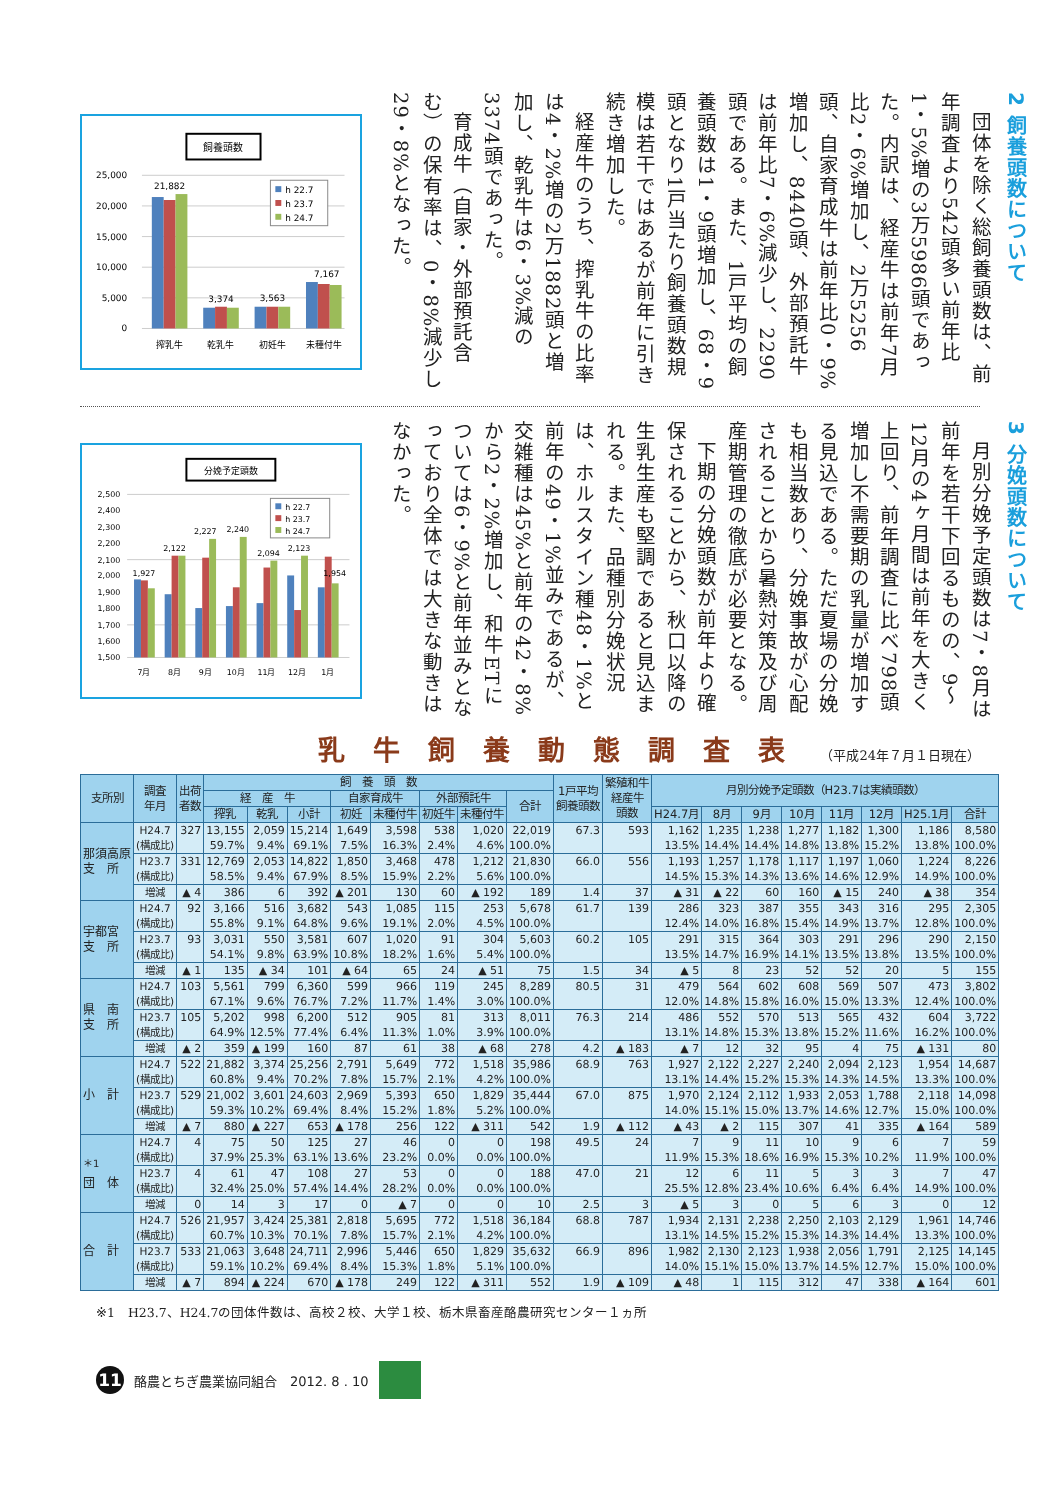飼養頭数
25,000
20,000
15,000
10,000
5,000
0
21,882
3,374
3,563
7,167
h 22.7
h 23.7
h 24.7
搾乳牛
乾乳牛
初妊牛
未種付牛
2 飼養頭数について
団体を除く総飼養頭数は、前年調査より542頭多い前年比1・5%増の3万5986頭であった。内訳は、経産牛は前年7月比2・6%増加し、2万5256頭、自家育成牛は前年比0・9%増加し、8440頭、外部預託牛は前年比7・6%減少し、2290頭である。また、1戸平均の飼養頭数は1・9頭増加し、68・9頭となり1戸当たり飼養頭数規模は若干ではあるが前年に引き続き増加した。
経産牛のうち、搾乳牛の比率は4・2%増の2万1882頭と増加し、乾乳牛は6・3%減の3374頭であった。
育成牛（自家・外部預託含む）の保有率は、0・8%減少し29・8%となった。
分娩予定頭数
2,500
2,400
2,300
2,200
2,100
2,000
1,900
1,800
1,700
1,600
1,500
1,927
2,122
2,227
2,240
2,094
2,123
1,954
h 22.7
h 23.7
h 24.7
7月
8月
9月
10月
11月
12月
1月
3 分娩頭数について
月別分娩予定頭数は7・8月は前年を若干下回るものの、9～12月の4ヶ月間は前年を大きく上回り、前年調査に比べ798頭増加し不需要期の乳量が増加する見込である。ただ夏場の分娩も相当数あり、分娩事故が心配されることから暑熱対策及び周産期管理の徹底が必要となる。
下期の分娩頭数が前年より確保されることから、秋口以降の生乳生産も堅調であると見込まれる。また、品種別分娩状況は、ホルスタイン種48・1%と前年の49・1%並みであるが、交雑種は45%と前年の42・8%から2・2%増加し、和牛ETについては6・9%と前年並みとなっており全体では大きな動きはなかった。
乳牛飼養動態調査表
（平成24年７月１日現在）
| 支所別 | 調査 年月 | 出荷 者数 | 飼 養 頭 数 | | | | | | | | 1戸平均 飼養頭数 | 繁殖和牛 経産牛 頭数 | 月別分娩予定頭数（H23.7は実績頭数） | | | | | | | |
| --- | --- | --- | --- | --- | --- | --- | --- | --- | --- | --- | --- | --- | --- | --- | --- | --- | --- | --- | --- | --- |
| | | | 経 産 牛 | | | 自家育成牛 | | 外部預託牛 | | 合計 | | | | | | | | | | |
| | | | 搾乳 | 乾乳 | 小計 | 初妊 | 未種付牛 | 初妊牛 | 未種付牛 | | | | H24.7月 | 8月 | 9月 | 10月 | 11月 | 12月 | H25.1月 | 合計 |
| 那須高原 支 所 | H24.7 (構成比) | 327 | 13,155 59.7% | 2,059 9.4% | 15,214 69.1% | 1,649 7.5% | 3,598 16.3% | 538 2.4% | 1,020 4.6% | 22,019 100.0% | 67.3 | 593 | 1,162 13.5% | 1,235 14.4% | 1,238 14.4% | 1,277 14.8% | 1,182 13.8% | 1,300 15.2% | 1,186 13.8% | 8,580 100.0% |
| | H23.7 (構成比) | 331 | 12,769 58.5% | 2,053 9.4% | 14,822 67.9% | 1,850 8.5% | 3,468 15.9% | 478 2.2% | 1,212 5.6% | 21,830 100.0% | 66.0 | 556 | 1,193 14.5% | 1,257 15.3% | 1,178 14.3% | 1,117 13.6% | 1,197 14.6% | 1,060 12.9% | 1,224 14.9% | 8,226 100.0% |
| | 増減 | ▲ 4 | 386 | 6 | 392 | ▲ 201 | 130 | 60 | ▲ 192 | 189 | 1.4 | 37 | ▲ 31 | ▲ 22 | 60 | 160 | ▲ 15 | 240 | ▲ 38 | 354 |
| 宇都宮 支 所 | H24.7 (構成比) | 92 | 3,166 55.8% | 516 9.1% | 3,682 64.8% | 543 9.6% | 1,085 19.1% | 115 2.0% | 253 4.5% | 5,678 100.0% | 61.7 | 139 | 286 12.4% | 323 14.0% | 387 16.8% | 355 15.4% | 343 14.9% | 316 13.7% | 295 12.8% | 2,305 100.0% |
| | H23.7 (構成比) | 93 | 3,031 54.1% | 550 9.8% | 3,581 63.9% | 607 10.8% | 1,020 18.2% | 91 1.6% | 304 5.4% | 5,603 100.0% | 60.2 | 105 | 291 13.5% | 315 14.7% | 364 16.9% | 303 14.1% | 291 13.5% | 296 13.8% | 290 13.5% | 2,150 100.0% |
| | 増減 | ▲ 1 | 135 | ▲ 34 | 101 | ▲ 64 | 65 | 24 | ▲ 51 | 75 | 1.5 | 34 | ▲ 5 | 8 | 23 | 52 | 52 | 20 | 5 | 155 |
| 県 南 支 所 | H24.7 (構成比) | 103 | 5,561 67.1% | 799 9.6% | 6,360 76.7% | 599 7.2% | 966 11.7% | 119 1.4% | 245 3.0% | 8,289 100.0% | 80.5 | 31 | 479 12.0% | 564 14.8% | 602 15.8% | 608 16.0% | 569 15.0% | 507 13.3% | 473 12.4% | 3,802 100.0% |
| | H23.7 (構成比) | 105 | 5,202 64.9% | 998 12.5% | 6,200 77.4% | 512 6.4% | 905 11.3% | 81 1.0% | 313 3.9% | 8,011 100.0% | 76.3 | 214 | 486 13.1% | 552 14.8% | 570 15.3% | 513 13.8% | 565 15.2% | 432 11.6% | 604 16.2% | 3,722 100.0% |
| | 増減 | ▲ 2 | 359 | ▲ 199 | 160 | 87 | 61 | 38 | ▲ 68 | 278 | 4.2 | ▲ 183 | ▲ 7 | 12 | 32 | 95 | 4 | 75 | ▲ 131 | 80 |
| 小 計 | H24.7 (構成比) | 522 | 21,882 60.8% | 3,374 9.4% | 25,256 70.2% | 2,791 7.8% | 5,649 15.7% | 772 2.1% | 1,518 4.2% | 35,986 100.0% | 68.9 | 763 | 1,927 13.1% | 2,122 14.4% | 2,227 15.2% | 2,240 15.3% | 2,094 14.3% | 2,123 14.5% | 1,954 13.3% | 14,687 100.0% |
| | H23.7 (構成比) | 529 | 21,002 59.3% | 3,601 10.2% | 24,603 69.4% | 2,969 8.4% | 5,393 15.2% | 650 1.8% | 1,829 5.2% | 35,444 100.0% | 67.0 | 875 | 1,970 14.0% | 2,124 15.1% | 2,112 15.0% | 1,933 13.7% | 2,053 14.6% | 1,788 12.7% | 2,118 15.0% | 14,098 100.0% |
| | 増減 | ▲ 7 | 880 | ▲ 227 | 653 | ▲ 178 | 256 | 122 | ▲ 311 | 542 | 1.9 | ▲ 112 | ▲ 43 | ▲ 2 | 115 | 307 | 41 | 335 | ▲ 164 | 589 |
| <sup>＊1</sup> 団 体 | H24.7 (構成比) | 4 | 75 37.9% | 50 25.3% | 125 63.1% | 27 13.6% | 46 23.2% | 0 0.0% | 0 0.0% | 198 100.0% | 49.5 | 24 | 7 11.9% | 9 15.3% | 11 18.6% | 10 16.9% | 9 15.3% | 6 10.2% | 7 11.9% | 59 100.0% |
| | H23.7 (構成比) | 4 | 61 32.4% | 47 25.0% | 108 57.4% | 27 14.4% | 53 28.2% | 0 0.0% | 0 0.0% | 188 100.0% | 47.0 | 21 | 12 25.5% | 6 12.8% | 11 23.4% | 5 10.6% | 3 6.4% | 3 6.4% | 7 14.9% | 47 100.0% |
| | 増減 | 0 | 14 | 3 | 17 | 0 | ▲ 7 | 0 | 0 | 10 | 2.5 | 3 | ▲ 5 | 3 | 0 | 5 | 6 | 3 | 0 | 12 |
| 合 計 | H24.7 (構成比) | 526 | 21,957 60.7% | 3,424 10.3% | 25,381 70.1% | 2,818 7.8% | 5,695 15.7% | 772 2.1% | 1,518 4.2% | 36,184 100.0% | 68.8 | 787 | 1,934 13.1% | 2,131 14.5% | 2,238 15.2% | 2,250 15.3% | 2,103 14.3% | 2,129 14.4% | 1,961 13.3% | 14,746 100.0% |
| | H23.7 (構成比) | 533 | 21,063 59.1% | 3,648 10.2% | 24,711 69.4% | 2,996 8.4% | 5,446 15.3% | 650 1.8% | 1,829 5.1% | 35,632 100.0% | 66.9 | 896 | 1,982 14.0% | 2,130 15.1% | 2,123 15.0% | 1,938 13.7% | 2,056 14.5% | 1,791 12.7% | 2,125 15.0% | 14,145 100.0% |
| | 増減 | ▲ 7 | 894 | ▲ 224 | 670 | ▲ 178 | 249 | 122 | ▲ 311 | 552 | 1.9 | ▲ 109 | ▲ 48 | 1 | 115 | 312 | 47 | 338 | ▲ 164 | 601 |
※1　H23.7、H24.7の団体件数は、高校２校、大学１校、栃木県畜産酪農研究センター１ヵ所
11
酪農とちぎ農業協同組合　2012. 8 . 10